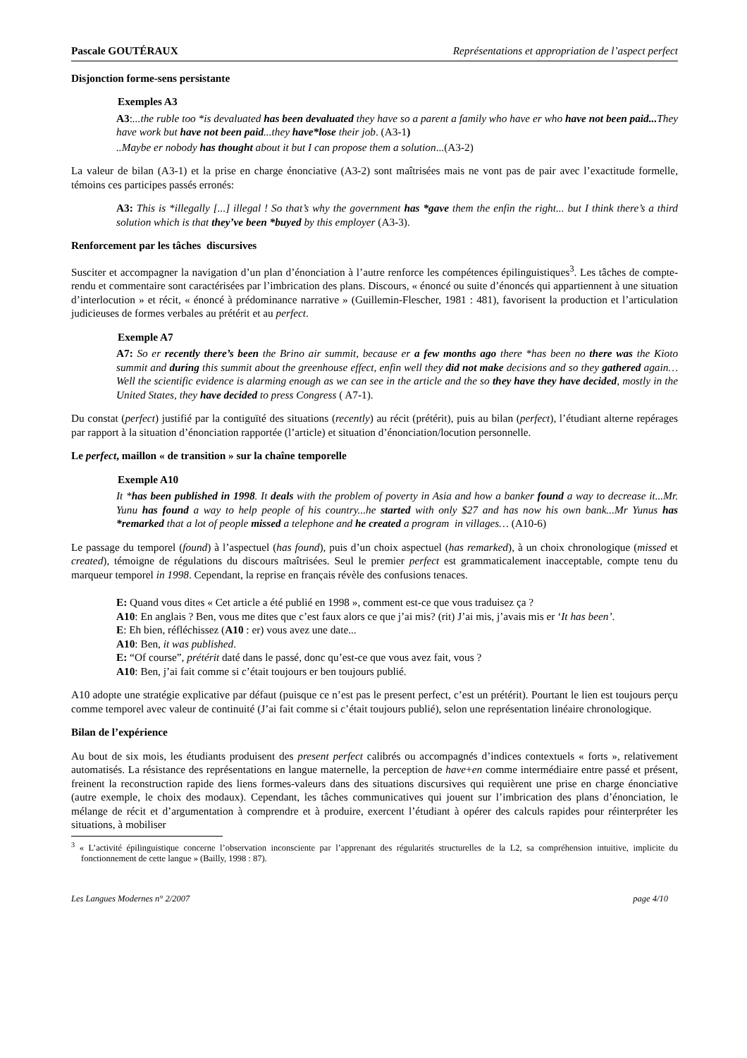Pascale GOUTÉRAUX Représentations et appropriation de l’aspect perfect
Disjonction forme-sens persistante
Exemples A3
A3:...the ruble too *is devaluated has been devaluated they have so a parent a family who have er who have not been paid... They have work but have not been paid...they have*lose their job. (A3-1)
..Maybe er nobody has thought about it but I can propose them a solution...(A3-2)
La valeur de bilan (A3-1) et la prise en charge énonciative (A3-2) sont maîtrisées mais ne vont pas de pair avec l’exactitude formelle, témoins ces participes passés erronés:
A3: This is *illegally [...] illegal ! So that’s why the government has *gave them the enfin the right... but I think there’s a third solution which is that they’ve been *buyed by this employer (A3-3).
Renforcement par les tâches discursives
Susciter et accompagner la navigation d’un plan d’énonciation à l’autre renforce les compétences épilinguistiques<sup>3</sup>. Les tâches de compte-rendu et commentaire sont caractérisées par l’imbrication des plans. Discours, « énoncé ou suite d’énoncés qui appartiennent à une situation d’interlocution » et récit, « énoncé à prédominance narrative » (Guillemin-Flescher, 1981 : 481), favorisent la production et l’articulation judicieuses de formes verbales au prétérit et au perfect.
Exemple A7
A7: So er recently there’s been the Brino air summit, because er a few months ago there *has been no there was the Kioto summit and during this summit about the greenhouse effect, enfin well they did not make decisions and so they gathered again…Well the scientific evidence is alarming enough as we can see in the article and the so they have they have decided, mostly in the United States, they have decided to press Congress ( A7-1).
Du constat (perfect) justifié par la contiguïté des situations (recently) au récit (prétérit), puis au bilan (perfect), l’étudiant alterne repérages par rapport à la situation d’énonciation rapportée (l’article) et situation d’énonciation/locution personnelle.
Le perfect, maillon « de transition » sur la chaîne temporelle
Exemple A10
It *has been published in 1998. It deals with the problem of poverty in Asia and how a banker found a way to decrease it...Mr. Yunu has found a way to help people of his country...he started with only $27 and has now his own bank...Mr Yunus has *remarked that a lot of people missed a telephone and he created a program in villages… (A10-6)
Le passage du temporel (found) à l’aspectuel (has found), puis d’un choix aspectuel (has remarked), à un choix chronologique (missed et created), témoigne de régulations du discours maîtrisées. Seul le premier perfect est grammaticalement inacceptable, compte tenu du marqueur temporel in 1998. Cependant, la reprise en français révèle des confusions tenaces.
E: Quand vous dites « Cet article a été publié en 1998 », comment est-ce que vous traduisez ça ?
A10: En anglais ? Ben, vous me dites que c’est faux alors ce que j’ai mis? (rit) J’ai mis, j’avais mis er ‘It has been’.
E: Eh bien, réfléchissez (A10 : er) vous avez une date...
A10: Ben, it was published.
E: “Of course”, prétérit daté dans le passé, donc qu’est-ce que vous avez fait, vous ?
A10: Ben, j’ai fait comme si c’était toujours er ben toujours publié.
A10 adopte une stratégie explicative par défaut (puisque ce n’est pas le present perfect, c’est un prétérit). Pourtant le lien est toujours perçu comme temporel avec valeur de continuité (J’ai fait comme si c’était toujours publié), selon une représentation linéaire chronologique.
Bilan de l’expérience
Au bout de six mois, les étudiants produisent des present perfect calibrés ou accompagnés d’indices contextuels « forts », relativement automatisés. La résistance des représentations en langue maternelle, la perception de have+en comme intermédiaire entre passé et présent, freinent la reconstruction rapide des liens formes-valeurs dans des situations discursives qui requièrent une prise en charge énonciative (autre exemple, le choix des modaux). Cependant, les tâches communicatives qui jouent sur l’imbrication des plans d’énonciation, le mélange de récit et d’argumentation à comprendre et à produire, exercent l’étudiant à opérer des calculs rapides pour réinterpréter les situations, à mobiliser
<sup>3</sup> « L’activité épilinguistique concerne l’observation inconsciente par l’apprenant des régularités structurelles de la L2, sa compréhension intuitive, implicite du fonctionnement de cette langue » (Bailly, 1998 : 87).
Les Langues Modernes n° 2/2007 page 4/10